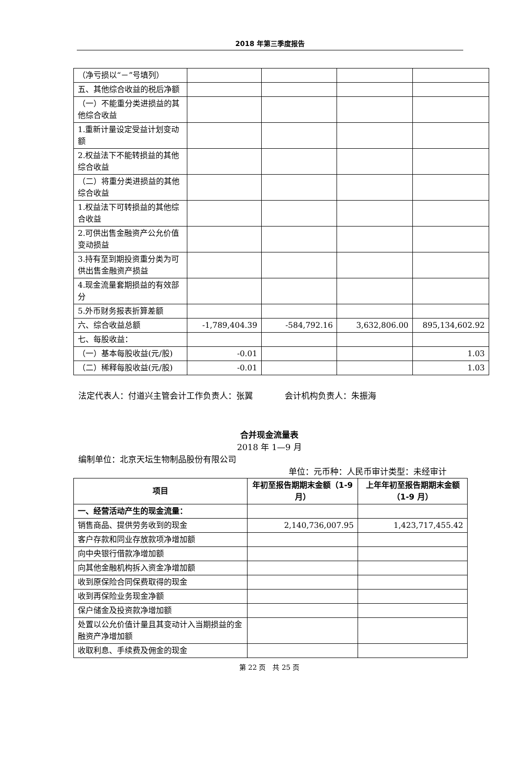2018 年第三季度报告
| （净亏损以“－”号填列） | | | | |
| 五、其他综合收益的税后净额 | | | | |
| （一）不能重分类进损益的其他综合收益 | | | | |
| 1.重新计量设定受益计划变动额 | | | | |
| 2.权益法下不能转损益的其他综合收益 | | | | |
| （二）将重分类进损益的其他综合收益 | | | | |
| 1.权益法下可转损益的其他综合收益 | | | | |
| 2.可供出售金融资产公允价值变动损益 | | | | |
| 3.持有至到期投资重分类为可供出售金融资产损益 | | | | |
| 4.现金流量套期损益的有效部分 | | | | |
| 5.外币财务报表折算差额 | | | | |
| 六、综合收益总额 | -1,789,404.39 | -584,792.16 | 3,632,806.00 | 895,134,602.92 |
| 七、每股收益： | | | | |
| （一）基本每股收益(元/股) | -0.01 | | | 1.03 |
| （二）稀释每股收益(元/股) | -0.01 | | | 1.03 |
法定代表人：付道兴主管会计工作负责人：张翼 会计机构负责人：朱振海
合并现金流量表
2018 年 1—9 月
编制单位：北京天坛生物制品股份有限公司
单位：元币种：人民币审计类型：未经审计
| 项目 | 年初至报告期期末金额（1-9 月） | 上年年初至报告期期末金额（1-9 月） |
| --- | --- | --- |
| 一、经营活动产生的现金流量： | | |
| 销售商品、提供劳务收到的现金 | 2,140,736,007.95 | 1,423,717,455.42 |
| 客户存款和同业存放款项净增加额 | | |
| 向中央银行借款净增加额 | | |
| 向其他金融机构拆入资金净增加额 | | |
| 收到原保险合同保费取得的现金 | | |
| 收到再保险业务现金净额 | | |
| 保户储金及投资款净增加额 | | |
| 处置以公允价值计量且其变动计入当期损益的金融资产净增加额 | | |
| 收取利息、手续费及佣金的现金 | | |
第 22 页　共 25 页